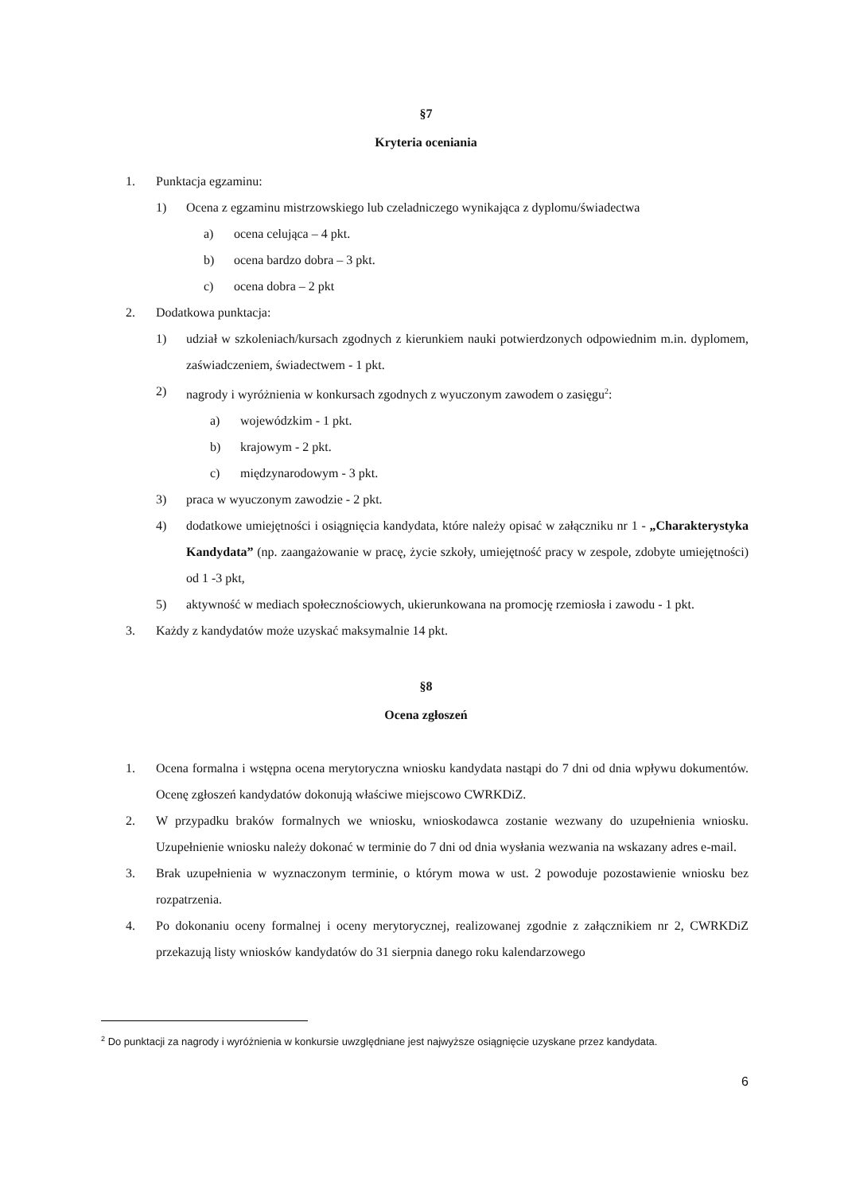§7
Kryteria oceniania
1. Punktacja egzaminu:
1) Ocena z egzaminu mistrzowskiego lub czeladniczego wynikająca z dyplomu/świadectwa
a) ocena celująca – 4 pkt.
b) ocena bardzo dobra – 3 pkt.
c) ocena dobra – 2 pkt
2. Dodatkowa punktacja:
1) udział w szkoleniach/kursach zgodnych z kierunkiem nauki potwierdzonych odpowiednim m.in. dyplomem, zaświadczeniem, świadectwem - 1 pkt.
2) nagrody i wyróżnienia w konkursach zgodnych z wyuczonym zawodem o zasięgu<sup>2</sup>:
a) wojewódzkim - 1 pkt.
b) krajowym - 2 pkt.
c) międzynarodowym - 3 pkt.
3) praca w wyuczonym zawodzie - 2 pkt.
4) dodatkowe umiejętności i osiągnięcia kandydata, które należy opisać w załączniku nr 1 - „Charakterystyka Kandydata” (np. zaangażowanie w pracę, życie szkoły, umiejętność pracy w zespole, zdobyte umiejętności) od 1 -3 pkt,
5) aktywność w mediach społecznościowych, ukierunkowana na promocję rzemiosła i zawodu - 1 pkt.
3. Każdy z kandydatów może uzyskać maksymalnie 14 pkt.
§8
Ocena zgłoszeń
1. Ocena formalna i wstępna ocena merytoryczna wniosku kandydata nastąpi do 7 dni od dnia wpływu dokumentów. Ocenę zgłoszeń kandydatów dokonują właściwe miejscowo CWRKDiZ.
2. W przypadku braków formalnych we wniosku, wnioskodawca zostanie wezwany do uzupełnienia wniosku. Uzupełnienie wniosku należy dokonać w terminie do 7 dni od dnia wysłania wezwania na wskazany adres e-mail.
3. Brak uzupełnienia w wyznaczonym terminie, o którym mowa w ust. 2 powoduje pozostawienie wniosku bez rozpatrzenia.
4. Po dokonaniu oceny formalnej i oceny merytorycznej, realizowanej zgodnie z załącznikiem nr 2, CWRKDiZ przekazują listy wniosków kandydatów do 31 sierpnia danego roku kalendarzowego
<sup>2</sup> Do punktacji za nagrody i wyróżnienia w konkursie uwzględniane jest najwyższe osiągnięcie uzyskane przez kandydata.
6